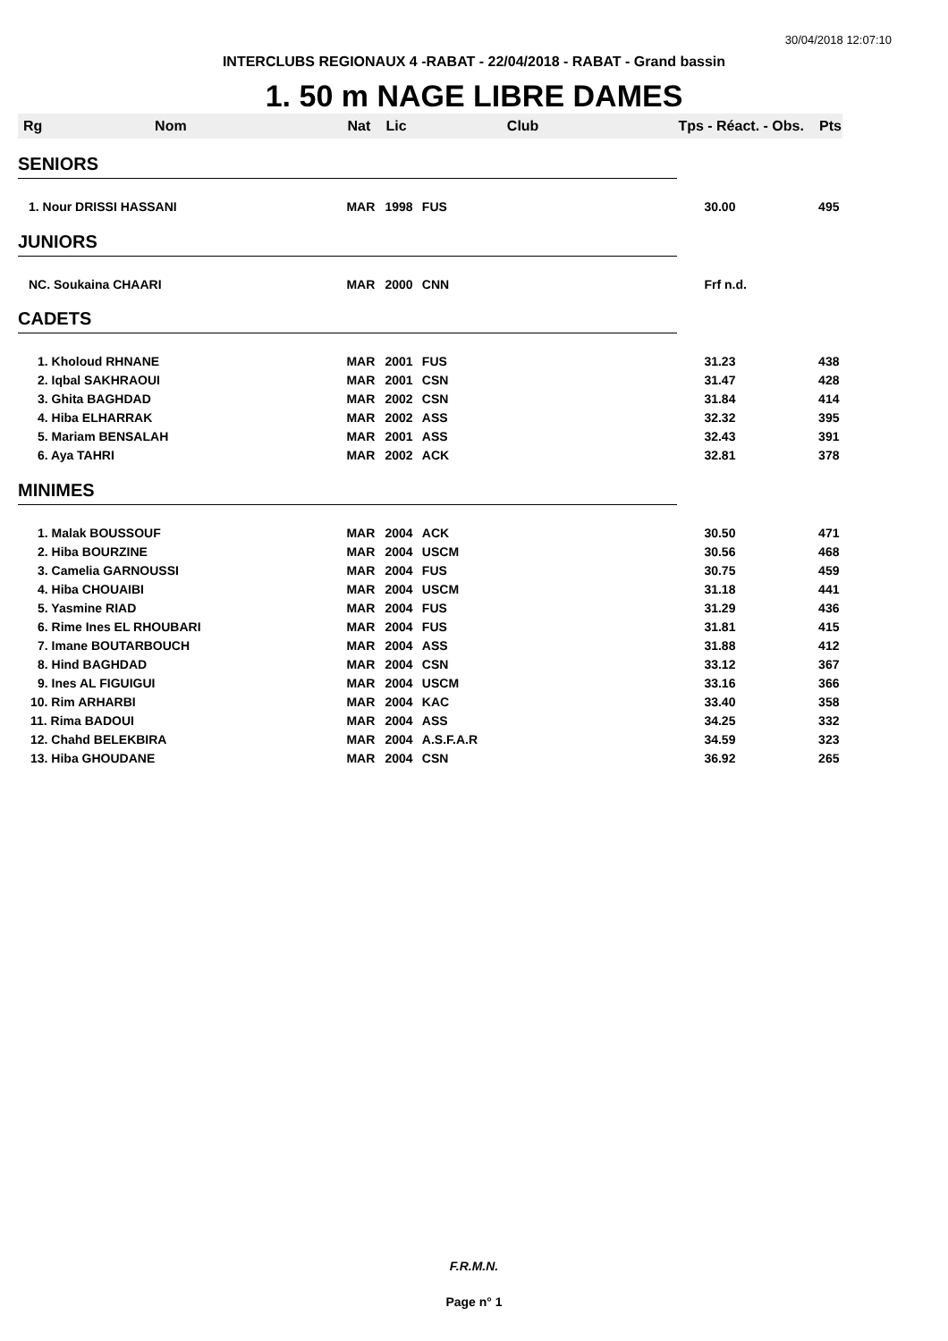30/04/2018 12:07:10
INTERCLUBS REGIONAUX 4 -RABAT - 22/04/2018 - RABAT - Grand bassin
1. 50 m NAGE LIBRE DAMES
| Rg | Nom | Nat | Lic | Club | Tps - Réact. - Obs. | Pts |
| --- | --- | --- | --- | --- | --- | --- |
| SENIORS | | | | | | |
| 1. Nour DRISSI HASSANI | | MAR | 1998 | FUS | 30.00 | 495 |
| JUNIORS | | | | | | |
| NC. Soukaina CHAARI | | MAR | 2000 | CNN | Frf n.d. | |
| CADETS | | | | | | |
| 1. Kholoud RHNANE | | MAR | 2001 | FUS | 31.23 | 438 |
| 2. Iqbal SAKHRAOUI | | MAR | 2001 | CSN | 31.47 | 428 |
| 3. Ghita BAGHDAD | | MAR | 2002 | CSN | 31.84 | 414 |
| 4. Hiba ELHARRAK | | MAR | 2002 | ASS | 32.32 | 395 |
| 5. Mariam BENSALAH | | MAR | 2001 | ASS | 32.43 | 391 |
| 6. Aya TAHRI | | MAR | 2002 | ACK | 32.81 | 378 |
| MINIMES | | | | | | |
| 1. Malak BOUSSOUF | | MAR | 2004 | ACK | 30.50 | 471 |
| 2. Hiba BOURZINE | | MAR | 2004 | USCM | 30.56 | 468 |
| 3. Camelia GARNOUSSI | | MAR | 2004 | FUS | 30.75 | 459 |
| 4. Hiba CHOUAIBI | | MAR | 2004 | USCM | 31.18 | 441 |
| 5. Yasmine RIAD | | MAR | 2004 | FUS | 31.29 | 436 |
| 6. Rime Ines EL RHOUBARI | | MAR | 2004 | FUS | 31.81 | 415 |
| 7. Imane BOUTARBOUCH | | MAR | 2004 | ASS | 31.88 | 412 |
| 8. Hind BAGHDAD | | MAR | 2004 | CSN | 33.12 | 367 |
| 9. Ines AL FIGUIGUI | | MAR | 2004 | USCM | 33.16 | 366 |
| 10. Rim ARHARBI | | MAR | 2004 | KAC | 33.40 | 358 |
| 11. Rima BADOUI | | MAR | 2004 | ASS | 34.25 | 332 |
| 12. Chahd BELEKBIRA | | MAR | 2004 | A.S.F.A.R | 34.59 | 323 |
| 13. Hiba GHOUDANE | | MAR | 2004 | CSN | 36.92 | 265 |
F.R.M.N.
Page n° 1